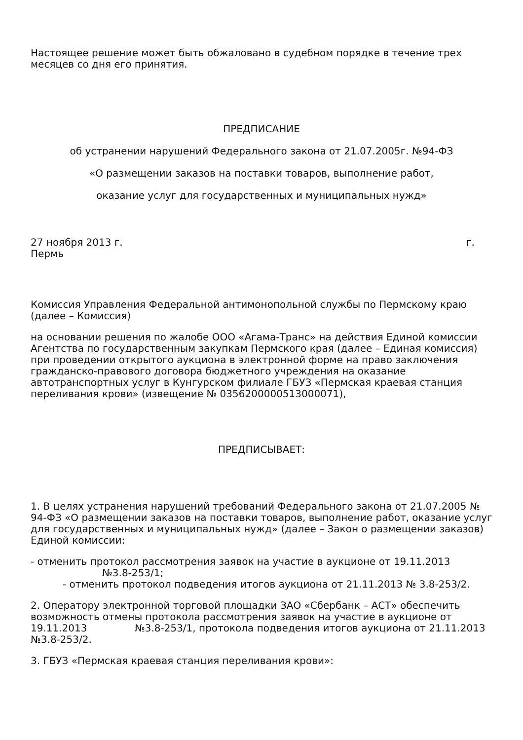Настоящее решение может быть обжаловано в судебном порядке в течение трех месяцев со дня его принятия.
ПРЕДПИСАНИЕ
об устранении нарушений Федерального закона от 21.07.2005г. №94-ФЗ
«О размещении заказов на поставки товаров, выполнение работ,
оказание услуг для государственных и муниципальных нужд»
27 ноября 2013 г. г.
Пермь
Комиссия Управления Федеральной антимонопольной службы по Пермскому краю (далее – Комиссия)
на основании решения по жалобе ООО «Агама-Транс» на действия Единой комиссии Агентства по государственным закупкам Пермского края (далее – Единая комиссия) при проведении открытого аукциона в электронной форме на право заключения гражданско-правового договора бюджетного учреждения на оказание автотранспортных услуг в Кунгурском филиале ГБУЗ «Пермская краевая станция переливания крови» (извещение № 0356200000513000071),
ПРЕДПИСЫВАЕТ:
1. В целях устранения нарушений требований Федерального закона от 21.07.2005 № 94-ФЗ «О размещении заказов на поставки товаров, выполнение работ, оказание услуг для государственных и муниципальных нужд» (далее – Закон о размещении заказов) Единой комиссии:
- отменить протокол рассмотрения заявок на участие в аукционе от 19.11.2013
№3.8-253/1;
- отменить протокол подведения итогов аукциона от 21.11.2013 № 3.8-253/2.
2. Оператору электронной торговой площадки ЗАО «Сбербанк – АСТ» обеспечить возможность отмены протокола рассмотрения заявок на участие в аукционе от 19.11.2013 №3.8-253/1, протокола подведения итогов аукциона от 21.11.2013 №3.8-253/2.
3. ГБУЗ «Пермская краевая станция переливания крови»: